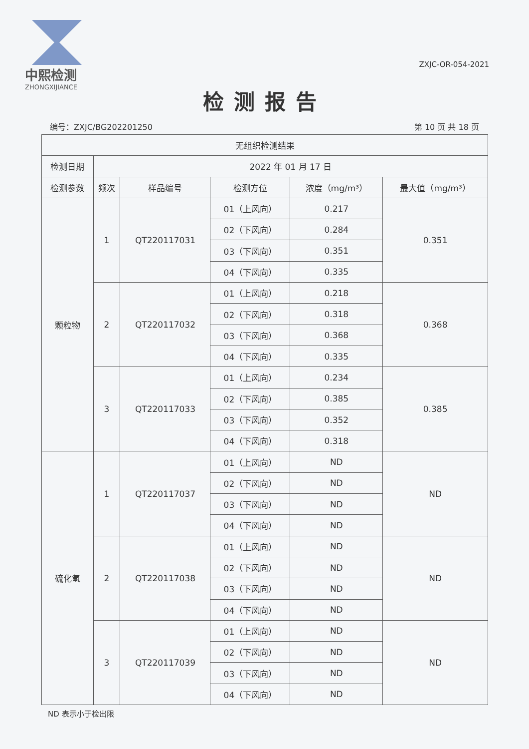中熙检测
ZHONGXIJIANCE
ZXJC-OR-054-2021
检测报告
编号：ZXJC/BG202201250 第 10 页 共 18 页
| 无组织检测结果 | | | | | |
| --- | --- | --- | --- | --- | --- |
| 检测日期 | 2022 年 01 月 17 日 | | | | |
| 检测参数 | 频次 | 样品编号 | 检测方位 | 浓度（mg/m³） | 最大值（mg/m³） |
| 颗粒物 | 1 | QT220117031 | 01（上风向） | 0.217 | 0.351 |
| | | | 02（下风向） | 0.284 | |
| | | | 03（下风向） | 0.351 | |
| | | | 04（下风向） | 0.335 | |
| | 2 | QT220117032 | 01（上风向） | 0.218 | 0.368 |
| | | | 02（下风向） | 0.318 | |
| | | | 03（下风向） | 0.368 | |
| | | | 04（下风向） | 0.335 | |
| | 3 | QT220117033 | 01（上风向） | 0.234 | 0.385 |
| | | | 02（下风向） | 0.385 | |
| | | | 03（下风向） | 0.352 | |
| | | | 04（下风向） | 0.318 | |
| 硫化氢 | 1 | QT220117037 | 01（上风向） | ND | ND |
| | | | 02（下风向） | ND | |
| | | | 03（下风向） | ND | |
| | | | 04（下风向） | ND | |
| | 2 | QT220117038 | 01（上风向） | ND | ND |
| | | | 02（下风向） | ND | |
| | | | 03（下风向） | ND | |
| | | | 04（下风向） | ND | |
| | 3 | QT220117039 | 01（上风向） | ND | ND |
| | | | 02（下风向） | ND | |
| | | | 03（下风向） | ND | |
| | | | 04（下风向） | ND | |
ND 表示小于检出限